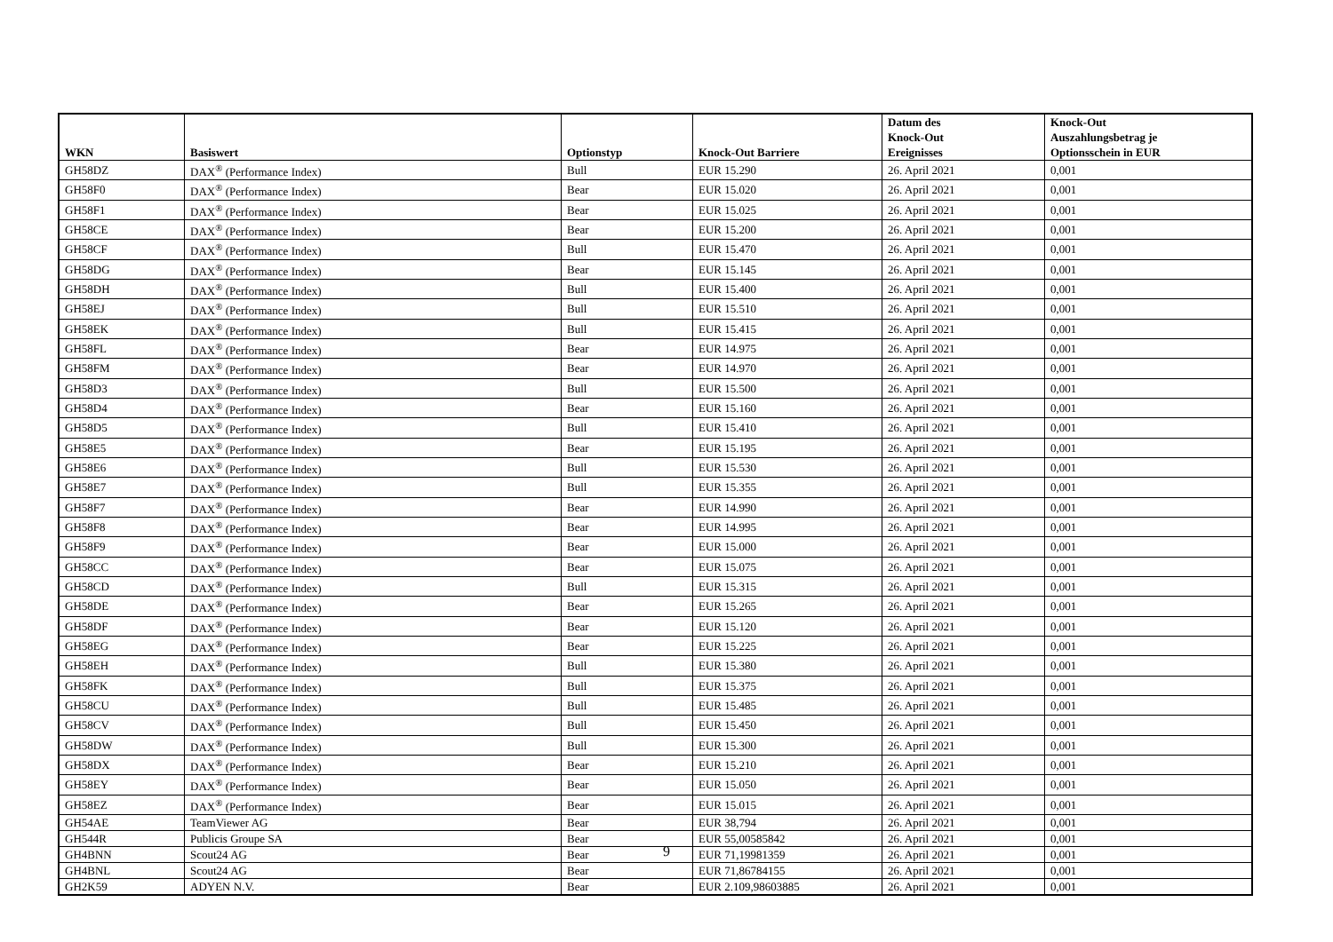| WKN | Basiswert | Optionstyp | Knock-Out Barriere | Datum des Knock-Out Ereignisses | Knock-Out Auszahlungsbetrag je Optionsschein in EUR |
| --- | --- | --- | --- | --- | --- |
| GH58DZ | DAX<sup>®</sup> (Performance Index) | Bull | EUR 15.290 | 26. April 2021 | 0,001 |
| GH58F0 | DAX<sup>®</sup> (Performance Index) | Bear | EUR 15.020 | 26. April 2021 | 0,001 |
| GH58F1 | DAX<sup>®</sup> (Performance Index) | Bear | EUR 15.025 | 26. April 2021 | 0,001 |
| GH58CE | DAX<sup>®</sup> (Performance Index) | Bear | EUR 15.200 | 26. April 2021 | 0,001 |
| GH58CF | DAX<sup>®</sup> (Performance Index) | Bull | EUR 15.470 | 26. April 2021 | 0,001 |
| GH58DG | DAX<sup>®</sup> (Performance Index) | Bear | EUR 15.145 | 26. April 2021 | 0,001 |
| GH58DH | DAX<sup>®</sup> (Performance Index) | Bull | EUR 15.400 | 26. April 2021 | 0,001 |
| GH58EJ | DAX<sup>®</sup> (Performance Index) | Bull | EUR 15.510 | 26. April 2021 | 0,001 |
| GH58EK | DAX<sup>®</sup> (Performance Index) | Bull | EUR 15.415 | 26. April 2021 | 0,001 |
| GH58FL | DAX<sup>®</sup> (Performance Index) | Bear | EUR 14.975 | 26. April 2021 | 0,001 |
| GH58FM | DAX<sup>®</sup> (Performance Index) | Bear | EUR 14.970 | 26. April 2021 | 0,001 |
| GH58D3 | DAX<sup>®</sup> (Performance Index) | Bull | EUR 15.500 | 26. April 2021 | 0,001 |
| GH58D4 | DAX<sup>®</sup> (Performance Index) | Bear | EUR 15.160 | 26. April 2021 | 0,001 |
| GH58D5 | DAX<sup>®</sup> (Performance Index) | Bull | EUR 15.410 | 26. April 2021 | 0,001 |
| GH58E5 | DAX<sup>®</sup> (Performance Index) | Bear | EUR 15.195 | 26. April 2021 | 0,001 |
| GH58E6 | DAX<sup>®</sup> (Performance Index) | Bull | EUR 15.530 | 26. April 2021 | 0,001 |
| GH58E7 | DAX<sup>®</sup> (Performance Index) | Bull | EUR 15.355 | 26. April 2021 | 0,001 |
| GH58F7 | DAX<sup>®</sup> (Performance Index) | Bear | EUR 14.990 | 26. April 2021 | 0,001 |
| GH58F8 | DAX<sup>®</sup> (Performance Index) | Bear | EUR 14.995 | 26. April 2021 | 0,001 |
| GH58F9 | DAX<sup>®</sup> (Performance Index) | Bear | EUR 15.000 | 26. April 2021 | 0,001 |
| GH58CC | DAX<sup>®</sup> (Performance Index) | Bear | EUR 15.075 | 26. April 2021 | 0,001 |
| GH58CD | DAX<sup>®</sup> (Performance Index) | Bull | EUR 15.315 | 26. April 2021 | 0,001 |
| GH58DE | DAX<sup>®</sup> (Performance Index) | Bear | EUR 15.265 | 26. April 2021 | 0,001 |
| GH58DF | DAX<sup>®</sup> (Performance Index) | Bear | EUR 15.120 | 26. April 2021 | 0,001 |
| GH58EG | DAX<sup>®</sup> (Performance Index) | Bear | EUR 15.225 | 26. April 2021 | 0,001 |
| GH58EH | DAX<sup>®</sup> (Performance Index) | Bull | EUR 15.380 | 26. April 2021 | 0,001 |
| GH58FK | DAX<sup>®</sup> (Performance Index) | Bull | EUR 15.375 | 26. April 2021 | 0,001 |
| GH58CU | DAX<sup>®</sup> (Performance Index) | Bull | EUR 15.485 | 26. April 2021 | 0,001 |
| GH58CV | DAX<sup>®</sup> (Performance Index) | Bull | EUR 15.450 | 26. April 2021 | 0,001 |
| GH58DW | DAX<sup>®</sup> (Performance Index) | Bull | EUR 15.300 | 26. April 2021 | 0,001 |
| GH58DX | DAX<sup>®</sup> (Performance Index) | Bear | EUR 15.210 | 26. April 2021 | 0,001 |
| GH58EY | DAX<sup>®</sup> (Performance Index) | Bear | EUR 15.050 | 26. April 2021 | 0,001 |
| GH58EZ | DAX<sup>®</sup> (Performance Index) | Bear | EUR 15.015 | 26. April 2021 | 0,001 |
| GH54AE | TeamViewer AG | Bear | EUR 38,794 | 26. April 2021 | 0,001 |
| GH544R | Publicis Groupe SA | Bear | EUR 55,00585842 | 26. April 2021 | 0,001 |
| GH4BNN | Scout24 AG | Bear | EUR 71,19981359 | 26. April 2021 | 0,001 |
| GH4BNL | Scout24 AG | Bear | EUR 71,86784155 | 26. April 2021 | 0,001 |
| GH2K59 | ADYEN N.V. | Bear | EUR 2.109,98603885 | 26. April 2021 | 0,001 |
9